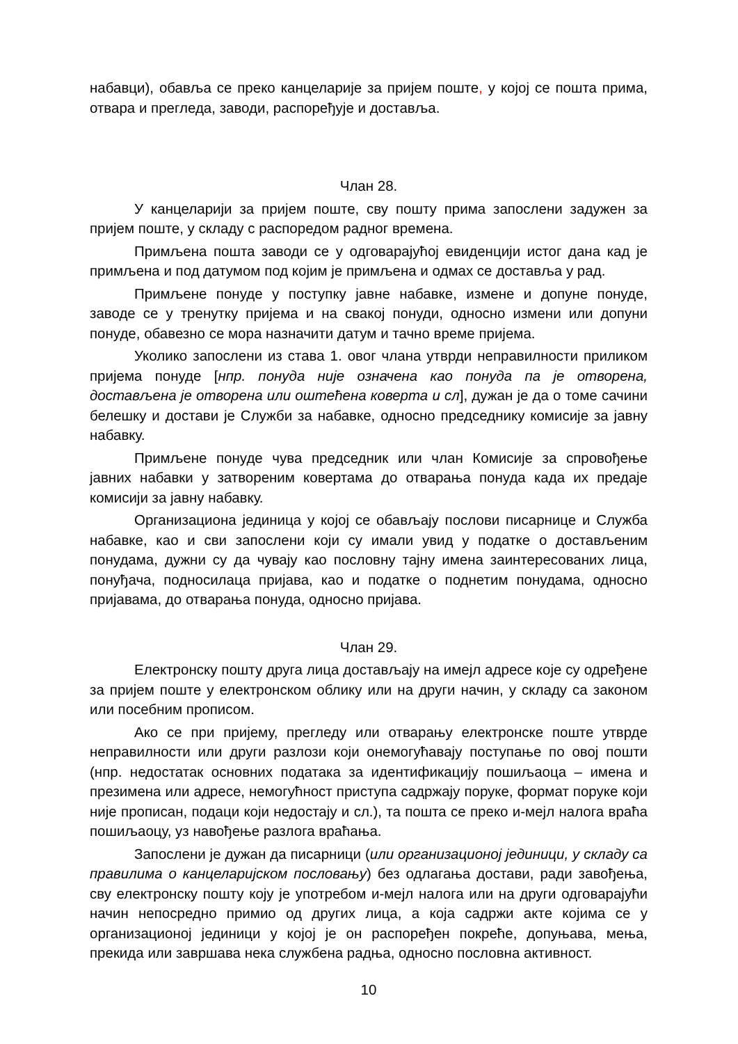набавци), обавља се преко канцеларије за пријем поште, у којој се пошта прима, отвара и прегледа, заводи, распоређује и доставља.
Члан 28.
У канцеларији за пријем поште, сву пошту прима запослени задужен за пријем поште, у складу с распоредом радног времена.
Примљена пошта заводи се у одговарајућој евиденцији истог дана кад је примљена и под датумом под којим је примљена и одмах се доставља у рад.
Примљене понуде у поступку јавне набавке, измене и допуне понуде, заводе се у тренутку пријема и на свакој понуди, односно измени или допуни понуде, обавезно се мора назначити датум и тачно време пријема.
Уколико запослени из става 1. овог члана утврди неправилности приликом пријема понуде [нпр. понуда није означена као понуда па је отворена, достављена је отворена или оштећена коверта и сл], дужан је да о томе сачини белешку и достави је Служби за набавке, односно председнику комисије за јавну набавку.
Примљене понуде чува председник или члан Комисије за спровођење јавних набавки у затвореним ковертама до отварања понуда када их предаје комисији за јавну набавку.
Организациона јединица у којој се обављају послови писарнице и Служба набавке, као и сви запослени који су имали увид у податке о достављеним понудама, дужни су да чувају као пословну тајну имена заинтересованих лица, понуђача, подносилаца пријава, као и податке о поднетим понудама, односно пријавама, до отварања понуда, односно пријава.
Члан 29.
Електронску пошту друга лица достављају на имејл адресе које су одређене за пријем поште у електронском облику или на други начин, у складу са законом или посебним прописом.
Ако се при пријему, прегледу или отварању електронске поште утврде неправилности или други разлози који онемогућавају поступање по овој пошти (нпр. недостатак основних података за идентификацију пошиљаоца – имена и презимена или адресе, немогућност приступа садржају поруке, формат поруке који није прописан, подаци који недостају и сл.), та пошта се преко и-мејл налога враћа пошиљаоцу, уз навођење разлога враћања.
Запослени је дужан да писарници (или организационој јединици, у складу са правилима о канцеларијском пословању) без одлагања достави, ради завођења, сву електронску пошту коју је употребом и-мејл налога или на други одговарајући начин непосредно примио од других лица, а која садржи акте којима се у организационој јединици у којој је он распоређен покреће, допуњава, мења, прекида или завршава нека службена радња, односно пословна активност.
10